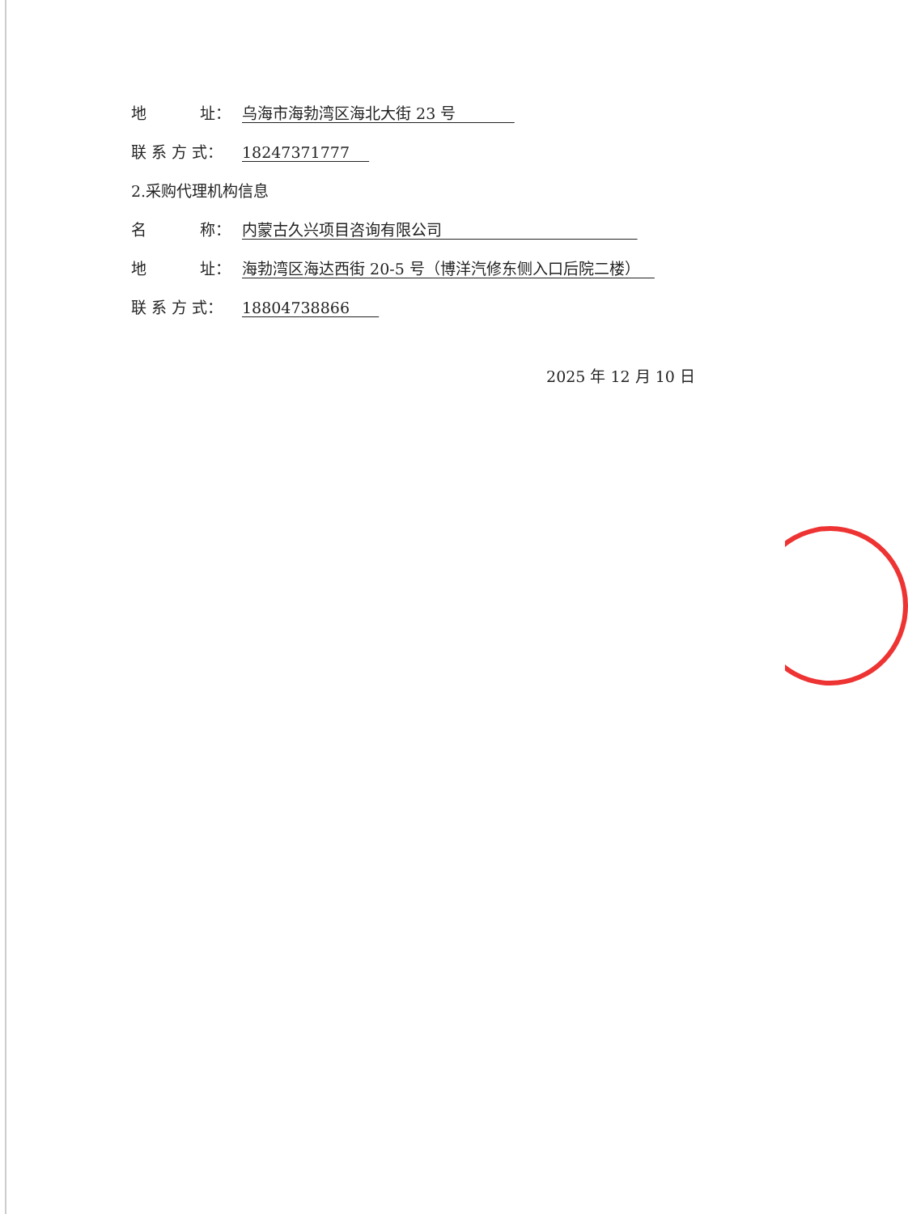地 址： 乌海市海勃湾区海北大街 23 号
联 系 方 式： 18247371777
2.采购代理机构信息
名 称： 内蒙古久兴项目咨询有限公司
地 址： 海勃湾区海达西街 20-5 号（博洋汽修东侧入口后院二楼）
联 系 方 式： 18804738866
2025 年 12 月 10 日